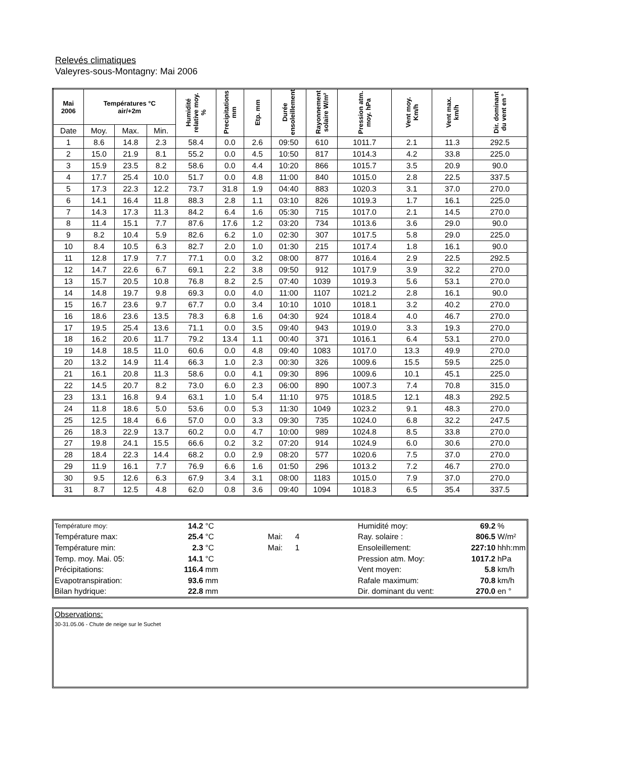Relevés climatiques
Valeyres-sous-Montagny: Mai 2006
| Mai 2006 | Températures °C air/+2m | | | Humidité relative moy. % | Precipitations mm | Etp. mm | Durée ensoleillement | Rayonnement solaire W/m² | Pression atm. moy. hPa | Vent moy. Km/h | Vent max. km/h | Dir. dominant du vent en ° |
| --- | --- | --- | --- | --- | --- | --- | --- | --- | --- | --- | --- | --- |
| Date | Moy. | Max. | Min. | | | | | | | | | |
| 1 | 8.6 | 14.8 | 2.3 | 58.4 | 0.0 | 2.6 | 09:50 | 610 | 1011.7 | 2.1 | 11.3 | 292.5 |
| 2 | 15.0 | 21.9 | 8.1 | 55.2 | 0.0 | 4.5 | 10:50 | 817 | 1014.3 | 4.2 | 33.8 | 225.0 |
| 3 | 15.9 | 23.5 | 8.2 | 58.6 | 0.0 | 4.4 | 10:20 | 866 | 1015.7 | 3.5 | 20.9 | 90.0 |
| 4 | 17.7 | 25.4 | 10.0 | 51.7 | 0.0 | 4.8 | 11:00 | 840 | 1015.0 | 2.8 | 22.5 | 337.5 |
| 5 | 17.3 | 22.3 | 12.2 | 73.7 | 31.8 | 1.9 | 04:40 | 883 | 1020.3 | 3.1 | 37.0 | 270.0 |
| 6 | 14.1 | 16.4 | 11.8 | 88.3 | 2.8 | 1.1 | 03:10 | 826 | 1019.3 | 1.7 | 16.1 | 225.0 |
| 7 | 14.3 | 17.3 | 11.3 | 84.2 | 6.4 | 1.6 | 05:30 | 715 | 1017.0 | 2.1 | 14.5 | 270.0 |
| 8 | 11.4 | 15.1 | 7.7 | 87.6 | 17.6 | 1.2 | 03:20 | 734 | 1013.6 | 3.6 | 29.0 | 90.0 |
| 9 | 8.2 | 10.4 | 5.9 | 82.6 | 6.2 | 1.0 | 02:30 | 307 | 1017.5 | 5.8 | 29.0 | 225.0 |
| 10 | 8.4 | 10.5 | 6.3 | 82.7 | 2.0 | 1.0 | 01:30 | 215 | 1017.4 | 1.8 | 16.1 | 90.0 |
| 11 | 12.8 | 17.9 | 7.7 | 77.1 | 0.0 | 3.2 | 08:00 | 877 | 1016.4 | 2.9 | 22.5 | 292.5 |
| 12 | 14.7 | 22.6 | 6.7 | 69.1 | 2.2 | 3.8 | 09:50 | 912 | 1017.9 | 3.9 | 32.2 | 270.0 |
| 13 | 15.7 | 20.5 | 10.8 | 76.8 | 8.2 | 2.5 | 07:40 | 1039 | 1019.3 | 5.6 | 53.1 | 270.0 |
| 14 | 14.8 | 19.7 | 9.8 | 69.3 | 0.0 | 4.0 | 11:00 | 1107 | 1021.2 | 2.8 | 16.1 | 90.0 |
| 15 | 16.7 | 23.6 | 9.7 | 67.7 | 0.0 | 3.4 | 10:10 | 1010 | 1018.1 | 3.2 | 40.2 | 270.0 |
| 16 | 18.6 | 23.6 | 13.5 | 78.3 | 6.8 | 1.6 | 04:30 | 924 | 1018.4 | 4.0 | 46.7 | 270.0 |
| 17 | 19.5 | 25.4 | 13.6 | 71.1 | 0.0 | 3.5 | 09:40 | 943 | 1019.0 | 3.3 | 19.3 | 270.0 |
| 18 | 16.2 | 20.6 | 11.7 | 79.2 | 13.4 | 1.1 | 00:40 | 371 | 1016.1 | 6.4 | 53.1 | 270.0 |
| 19 | 14.8 | 18.5 | 11.0 | 60.6 | 0.0 | 4.8 | 09:40 | 1083 | 1017.0 | 13.3 | 49.9 | 270.0 |
| 20 | 13.2 | 14.9 | 11.4 | 66.3 | 1.0 | 2.3 | 00:30 | 326 | 1009.6 | 15.5 | 59.5 | 225.0 |
| 21 | 16.1 | 20.8 | 11.3 | 58.6 | 0.0 | 4.1 | 09:30 | 896 | 1009.6 | 10.1 | 45.1 | 225.0 |
| 22 | 14.5 | 20.7 | 8.2 | 73.0 | 6.0 | 2.3 | 06:00 | 890 | 1007.3 | 7.4 | 70.8 | 315.0 |
| 23 | 13.1 | 16.8 | 9.4 | 63.1 | 1.0 | 5.4 | 11:10 | 975 | 1018.5 | 12.1 | 48.3 | 292.5 |
| 24 | 11.8 | 18.6 | 5.0 | 53.6 | 0.0 | 5.3 | 11:30 | 1049 | 1023.2 | 9.1 | 48.3 | 270.0 |
| 25 | 12.5 | 18.4 | 6.6 | 57.0 | 0.0 | 3.3 | 09:30 | 735 | 1024.0 | 6.8 | 32.2 | 247.5 |
| 26 | 18.3 | 22.9 | 13.7 | 60.2 | 0.0 | 4.7 | 10:00 | 989 | 1024.8 | 8.5 | 33.8 | 270.0 |
| 27 | 19.8 | 24.1 | 15.5 | 66.6 | 0.2 | 3.2 | 07:20 | 914 | 1024.9 | 6.0 | 30.6 | 270.0 |
| 28 | 18.4 | 22.3 | 14.4 | 68.2 | 0.0 | 2.9 | 08:20 | 577 | 1020.6 | 7.5 | 37.0 | 270.0 |
| 29 | 11.9 | 16.1 | 7.7 | 76.9 | 6.6 | 1.6 | 01:50 | 296 | 1013.2 | 7.2 | 46.7 | 270.0 |
| 30 | 9.5 | 12.6 | 6.3 | 67.9 | 3.4 | 3.1 | 08:00 | 1183 | 1015.0 | 7.9 | 37.0 | 270.0 |
| 31 | 8.7 | 12.5 | 4.8 | 62.0 | 0.8 | 3.6 | 09:40 | 1094 | 1018.3 | 6.5 | 35.4 | 337.5 |
| Température moy: | 14.2 | °C | | | Humidité moy: | 69.2 | % |
| Température max: | 25.4 | °C | Mai: | 4 | Ray. solaire : | 806.5 | W/m² |
| Température min: | 2.3 | °C | Mai: | 1 | Ensoleillement: | 227:10 | hhh:mm |
| Temp. moy. Mai. 05: | 14.1 | °C | | | Pression atm. Moy: | 1017.2 | hPa |
| Précipitations: | 116.4 | mm | | | Vent moyen: | 5.8 | km/h |
| Evapotranspiration: | 93.6 | mm | | | Rafale maximum: | 70.8 | km/h |
| Bilan hydrique: | 22.8 | mm | | | Dir. dominant du vent: | 270.0 | en ° |
Observations:
30-31.05.06 - Chute de neige sur le Suchet